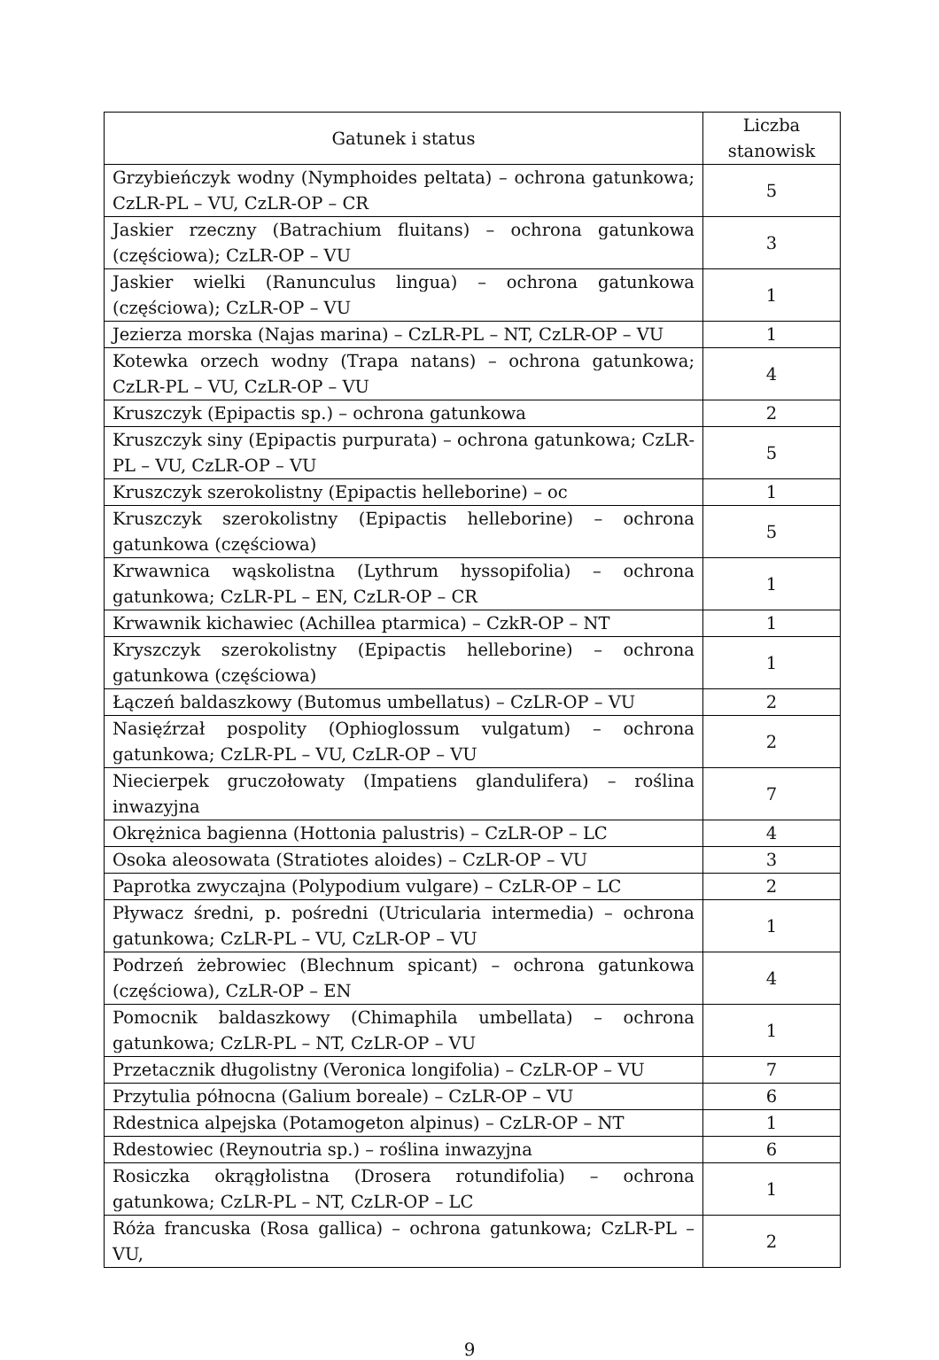| Gatunek i status | Liczba stanowisk |
| --- | --- |
| Grzybieńczyk wodny (Nymphoides peltata) – ochrona gatunkowa; CzLR-PL – VU, CzLR-OP – CR | 5 |
| Jaskier rzeczny (Batrachium fluitans) – ochrona gatunkowa (częściowa); CzLR-OP – VU | 3 |
| Jaskier wielki (Ranunculus lingua) – ochrona gatunkowa (częściowa); CzLR-OP – VU | 1 |
| Jezierza morska (Najas marina) – CzLR-PL – NT, CzLR-OP – VU | 1 |
| Kotewka orzech wodny (Trapa natans) – ochrona gatunkowa; CzLR-PL – VU, CzLR-OP – VU | 4 |
| Kruszczyk (Epipactis sp.) – ochrona gatunkowa | 2 |
| Kruszczyk siny (Epipactis purpurata) – ochrona gatunkowa; CzLR-PL – VU, CzLR-OP – VU | 5 |
| Kruszczyk szerokolistny (Epipactis helleborine) – oc | 1 |
| Kruszczyk szerokolistny (Epipactis helleborine) – ochrona gatunkowa (częściowa) | 5 |
| Krwawnica wąskolistna (Lythrum hyssopifolia) – ochrona gatunkowa; CzLR-PL – EN, CzLR-OP – CR | 1 |
| Krwawnik kichawiec (Achillea ptarmica) – CzkR-OP – NT | 1 |
| Kryszczyk szerokolistny (Epipactis helleborine) – ochrona gatunkowa (częściowa) | 1 |
| Łączeń baldaszkowy (Butomus umbellatus) – CzLR-OP – VU | 2 |
| Nasięźrzał pospolity (Ophioglossum vulgatum) – ochrona gatunkowa; CzLR-PL – VU, CzLR-OP – VU | 2 |
| Niecierpek gruczołowaty (Impatiens glandulifera) – roślina inwazyjna | 7 |
| Okrężnica bagienna (Hottonia palustris) – CzLR-OP – LC | 4 |
| Osoka aleosowata (Stratiotes aloides) – CzLR-OP – VU | 3 |
| Paprotka zwyczajna (Polypodium vulgare) – CzLR-OP – LC | 2 |
| Pływacz średni, p. pośredni (Utricularia intermedia) – ochrona gatunkowa; CzLR-PL – VU, CzLR-OP – VU | 1 |
| Podrzeń żebrowiec (Blechnum spicant) – ochrona gatunkowa (częściowa), CzLR-OP – EN | 4 |
| Pomocnik baldaszkowy (Chimaphila umbellata) – ochrona gatunkowa; CzLR-PL – NT, CzLR-OP – VU | 1 |
| Przetacznik długolistny (Veronica longifolia) – CzLR-OP – VU | 7 |
| Przytulia północna (Galium boreale) – CzLR-OP – VU | 6 |
| Rdestnica alpejska (Potamogeton alpinus) – CzLR-OP – NT | 1 |
| Rdestowiec (Reynoutria sp.) – roślina inwazyjna | 6 |
| Rosiczka okrągłolistna (Drosera rotundifolia) – ochrona gatunkowa; CzLR-PL – NT, CzLR-OP – LC | 1 |
| Róża francuska (Rosa gallica) – ochrona gatunkowa; CzLR-PL – VU, | 2 |
9